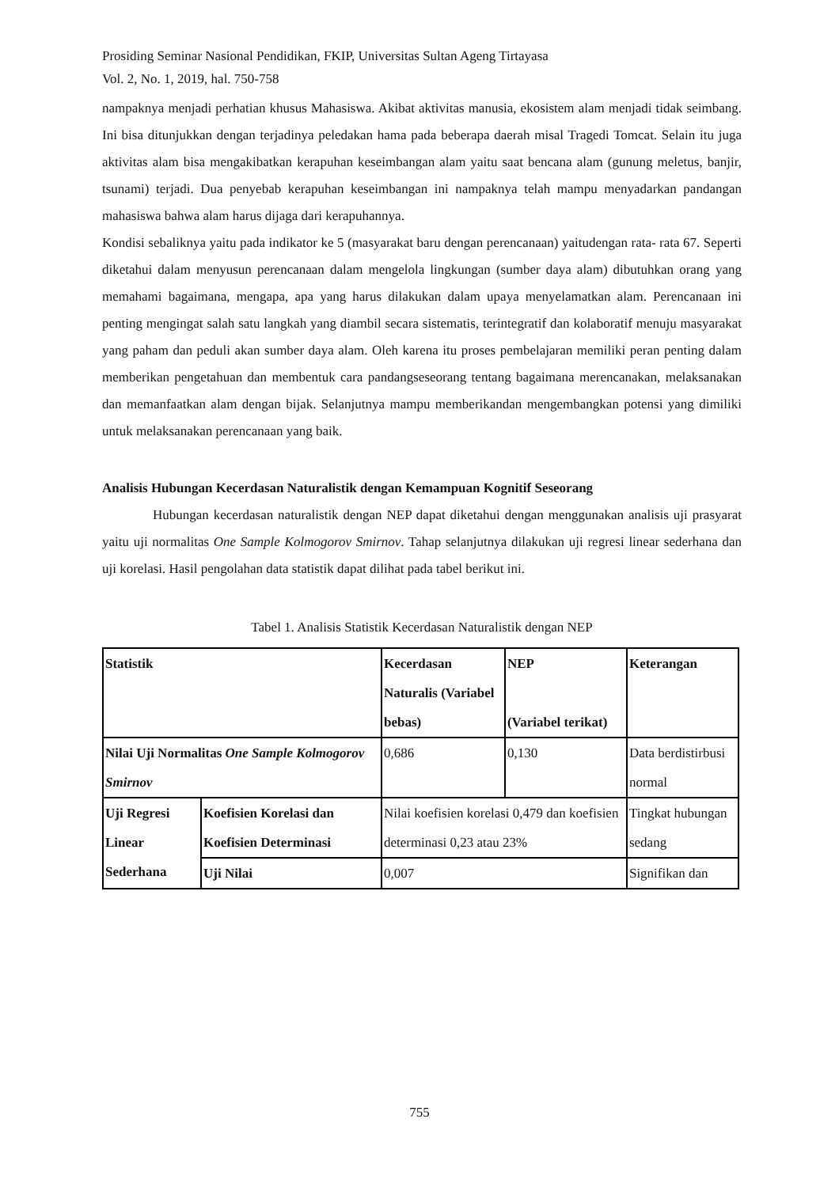Prosiding Seminar Nasional Pendidikan, FKIP, Universitas Sultan Ageng Tirtayasa
Vol. 2, No. 1, 2019, hal. 750-758
nampaknya menjadi perhatian khusus Mahasiswa. Akibat aktivitas manusia, ekosistem alam menjadi tidak seimbang. Ini bisa ditunjukkan dengan terjadinya peledakan hama pada beberapa daerah misal Tragedi Tomcat. Selain itu juga aktivitas alam bisa mengakibatkan kerapuhan keseimbangan alam yaitu saat bencana alam (gunung meletus, banjir, tsunami) terjadi. Dua penyebab kerapuhan keseimbangan ini nampaknya telah mampu menyadarkan pandangan mahasiswa bahwa alam harus dijaga dari kerapuhannya.
Kondisi sebaliknya yaitu pada indikator ke 5 (masyarakat baru dengan perencanaan) yaitudengan rata- rata 67. Seperti diketahui dalam menyusun perencanaan dalam mengelola lingkungan (sumber daya alam) dibutuhkan orang yang memahami bagaimana, mengapa, apa yang harus dilakukan dalam upaya menyelamatkan alam. Perencanaan ini penting mengingat salah satu langkah yang diambil secara sistematis, terintegratif dan kolaboratif menuju masyarakat yang paham dan peduli akan sumber daya alam. Oleh karena itu proses pembelajaran memiliki peran penting dalam memberikan pengetahuan dan membentuk cara pandangseseorang tentang bagaimana merencanakan, melaksanakan dan memanfaatkan alam dengan bijak. Selanjutnya mampu memberikandan mengembangkan potensi yang dimiliki untuk melaksanakan perencanaan yang baik.
Analisis Hubungan Kecerdasan Naturalistik dengan Kemampuan Kognitif Seseorang
Hubungan kecerdasan naturalistik dengan NEP dapat diketahui dengan menggunakan analisis uji prasyarat yaitu uji normalitas One Sample Kolmogorov Smirnov. Tahap selanjutnya dilakukan uji regresi linear sederhana dan uji korelasi. Hasil pengolahan data statistik dapat dilihat pada tabel berikut ini.
Tabel 1. Analisis Statistik Kecerdasan Naturalistik dengan NEP
| Statistik | | Kecerdasan Naturalis (Variabel bebas) | NEP (Variabel terikat) | Keterangan |
| Nilai Uji Normalitas One Sample Kolmogorov Smirnov | | 0,686 | 0,130 | Data berdistirbusi normal |
| Uji Regresi Linear Sederhana | Koefisien Korelasi dan Koefisien Determinasi | Nilai koefisien korelasi 0,479 dan koefisien determinasi 0,23 atau 23% | | Tingkat hubungan sedang |
| | Uji Nilai | 0,007 | | Signifikan dan |
755